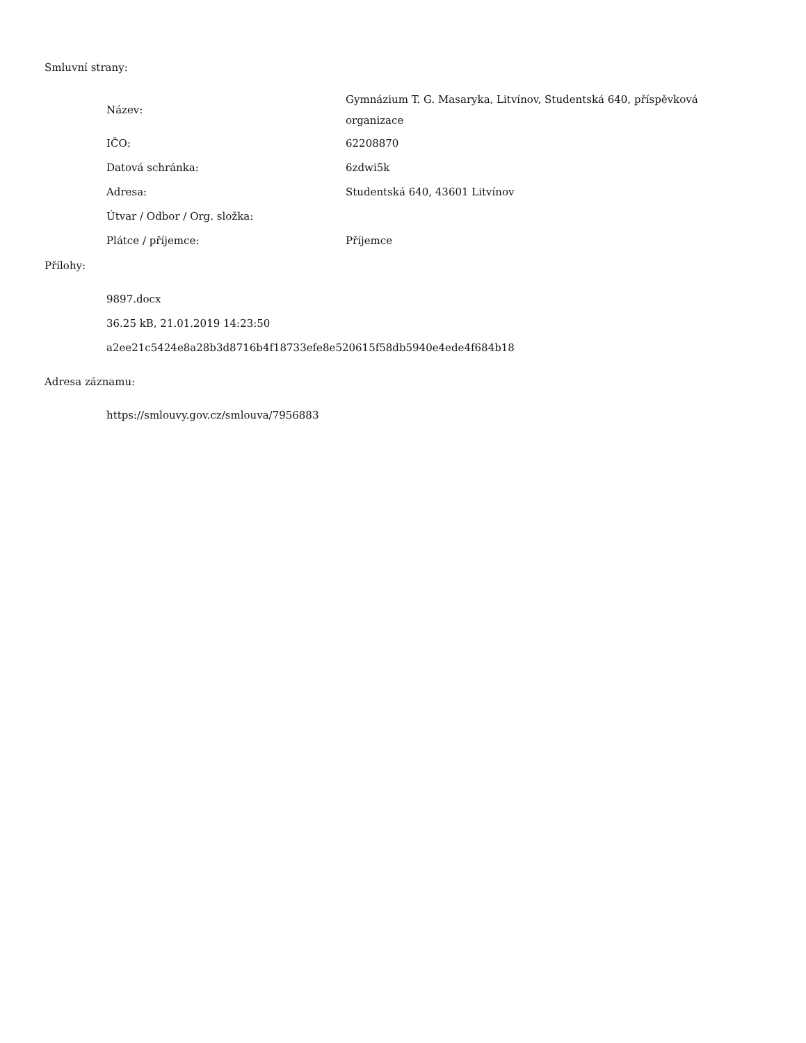Smluvní strany:
| Název: | Gymnázium T. G. Masaryka, Litvínov, Studentská 640, příspěvková organizace |
| IČO: | 62208870 |
| Datová schránka: | 6zdwi5k |
| Adresa: | Studentská 640, 43601 Litvínov |
| Útvar / Odbor / Org. složka: | |
| Plátce / příjemce: | Příjemce |
Přílohy:
9897.docx
36.25 kB, 21.01.2019 14:23:50
a2ee21c5424e8a28b3d8716b4f18733efe8e520615f58db5940e4ede4f684b18
Adresa záznamu:
https://smlouvy.gov.cz/smlouva/7956883